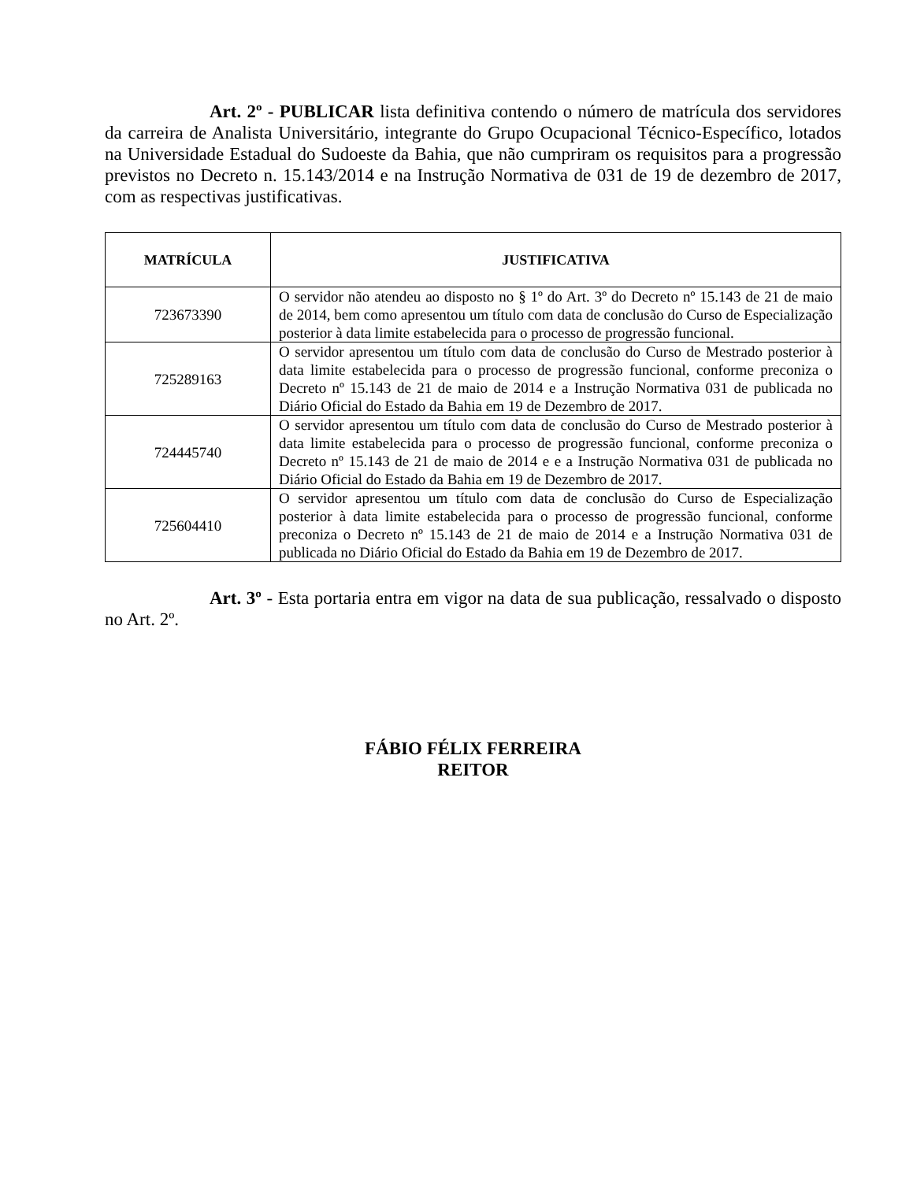Art. 2º - PUBLICAR lista definitiva contendo o número de matrícula dos servidores da carreira de Analista Universitário, integrante do Grupo Ocupacional Técnico-Específico, lotados na Universidade Estadual do Sudoeste da Bahia, que não cumpriram os requisitos para a progressão previstos no Decreto n. 15.143/2014 e na Instrução Normativa de 031 de 19 de dezembro de 2017, com as respectivas justificativas.
| MATRÍCULA | JUSTIFICATIVA |
| --- | --- |
| 723673390 | O servidor não atendeu ao disposto no § 1º do Art. 3º do Decreto nº 15.143 de 21 de maio de 2014, bem como apresentou um título com data de conclusão do Curso de Especialização posterior à data limite estabelecida para o processo de progressão funcional. |
| 725289163 | O servidor apresentou um título com data de conclusão do Curso de Mestrado posterior à data limite estabelecida para o processo de progressão funcional, conforme preconiza o Decreto nº 15.143 de 21 de maio de 2014 e a Instrução Normativa 031 de publicada no Diário Oficial do Estado da Bahia em 19 de Dezembro de 2017. |
| 724445740 | O servidor apresentou um título com data de conclusão do Curso de Mestrado posterior à data limite estabelecida para o processo de progressão funcional, conforme preconiza o Decreto nº 15.143 de 21 de maio de 2014 e e a Instrução Normativa 031 de publicada no Diário Oficial do Estado da Bahia em 19 de Dezembro de 2017. |
| 725604410 | O servidor apresentou um título com data de conclusão do Curso de Especialização posterior à data limite estabelecida para o processo de progressão funcional, conforme preconiza o Decreto nº 15.143 de 21 de maio de 2014 e a Instrução Normativa 031 de publicada no Diário Oficial do Estado da Bahia em 19 de Dezembro de 2017. |
Art. 3º - Esta portaria entra em vigor na data de sua publicação, ressalvado o disposto no Art. 2º.
FÁBIO FÉLIX FERREIRA
REITOR